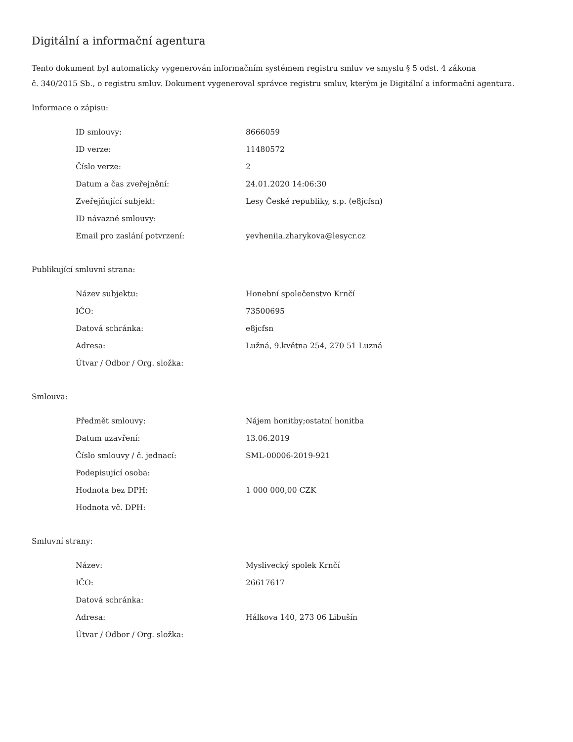Digitální a informační agentura
Tento dokument byl automaticky vygenerován informačním systémem registru smluv ve smyslu § 5 odst. 4 zákona
č. 340/2015 Sb., o registru smluv. Dokument vygeneroval správce registru smluv, kterým je Digitální a informační agentura.
Informace o zápisu:
| ID smlouvy: | 8666059 |
| ID verze: | 11480572 |
| Číslo verze: | 2 |
| Datum a čas zveřejnění: | 24.01.2020 14:06:30 |
| Zveřejňující subjekt: | Lesy České republiky, s.p. (e8jcfsn) |
| ID návazné smlouvy: | |
| Email pro zaslání potvrzení: | yevheniia.zharykova@lesycr.cz |
Publikující smluvní strana:
| Název subjektu: | Honební společenstvo Krnčí |
| IČO: | 73500695 |
| Datová schránka: | e8jcfsn |
| Adresa: | Lužná, 9.května 254, 270 51 Luzná |
| Útvar / Odbor / Org. složka: | |
Smlouva:
| Předmět smlouvy: | Nájem honitby;ostatní honitba |
| Datum uzavření: | 13.06.2019 |
| Číslo smlouvy / č. jednací: | SML-00006-2019-921 |
| Podepisující osoba: | |
| Hodnota bez DPH: | 1 000 000,00 CZK |
| Hodnota vč. DPH: | |
Smluvní strany:
| Název: | Myslivecký spolek Krnčí |
| IČO: | 26617617 |
| Datová schránka: | |
| Adresa: | Hálkova 140, 273 06 Libušín |
| Útvar / Odbor / Org. složka: | |